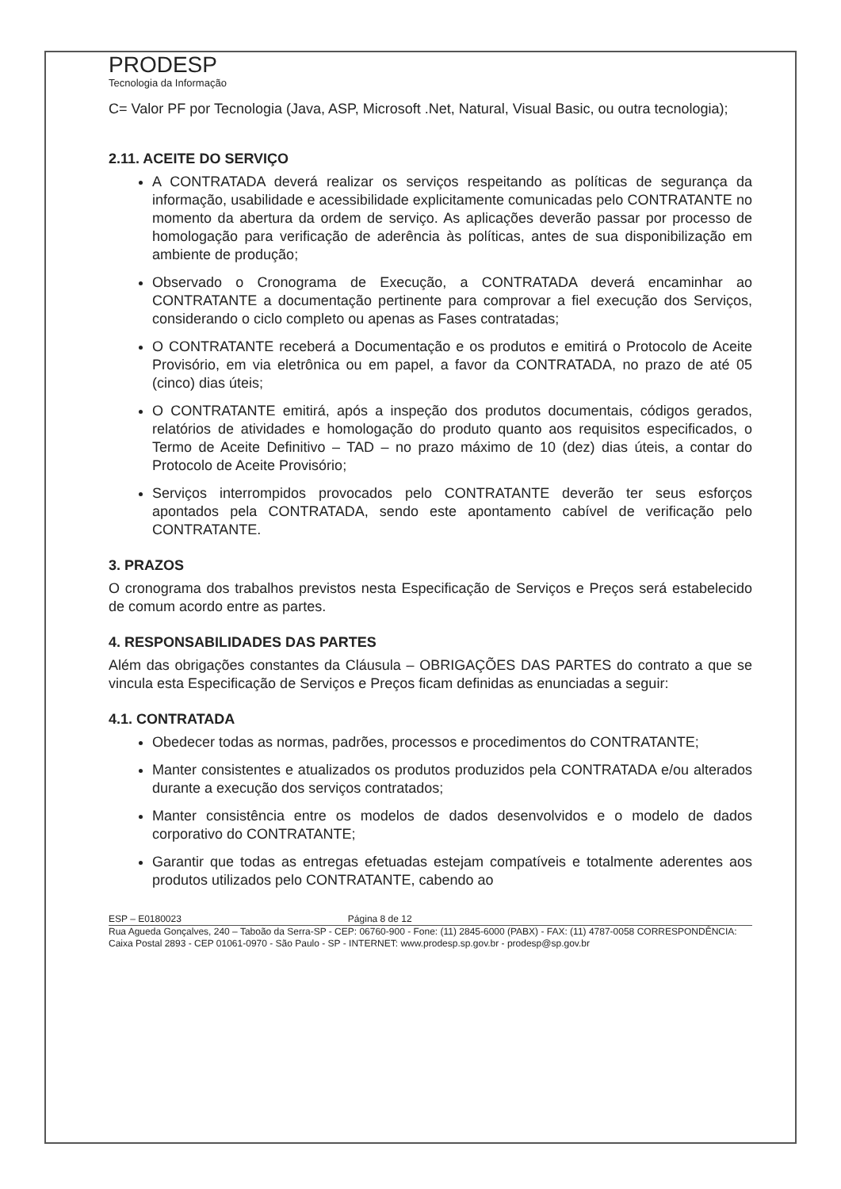PRODESP
Tecnologia da Informação
C= Valor PF por Tecnologia (Java, ASP, Microsoft .Net, Natural, Visual Basic, ou outra tecnologia);
2.11. ACEITE DO SERVIÇO
A CONTRATADA deverá realizar os serviços respeitando as políticas de segurança da informação, usabilidade e acessibilidade explicitamente comunicadas pelo CONTRATANTE no momento da abertura da ordem de serviço. As aplicações deverão passar por processo de homologação para verificação de aderência às políticas, antes de sua disponibilização em ambiente de produção;
Observado o Cronograma de Execução, a CONTRATADA deverá encaminhar ao CONTRATANTE a documentação pertinente para comprovar a fiel execução dos Serviços, considerando o ciclo completo ou apenas as Fases contratadas;
O CONTRATANTE receberá a Documentação e os produtos e emitirá o Protocolo de Aceite Provisório, em via eletrônica ou em papel, a favor da CONTRATADA, no prazo de até 05 (cinco) dias úteis;
O CONTRATANTE emitirá, após a inspeção dos produtos documentais, códigos gerados, relatórios de atividades e homologação do produto quanto aos requisitos especificados, o Termo de Aceite Definitivo – TAD – no prazo máximo de 10 (dez) dias úteis, a contar do Protocolo de Aceite Provisório;
Serviços interrompidos provocados pelo CONTRATANTE deverão ter seus esforços apontados pela CONTRATADA, sendo este apontamento cabível de verificação pelo CONTRATANTE.
3. PRAZOS
O cronograma dos trabalhos previstos nesta Especificação de Serviços e Preços será estabelecido de comum acordo entre as partes.
4. RESPONSABILIDADES DAS PARTES
Além das obrigações constantes da Cláusula – OBRIGAÇÕES DAS PARTES do contrato a que se vincula esta Especificação de Serviços e Preços ficam definidas as enunciadas a seguir:
4.1. CONTRATADA
Obedecer todas as normas, padrões, processos e procedimentos do CONTRATANTE;
Manter consistentes e atualizados os produtos produzidos pela CONTRATADA e/ou alterados durante a execução dos serviços contratados;
Manter consistência entre os modelos de dados desenvolvidos e o modelo de dados corporativo do CONTRATANTE;
Garantir que todas as entregas efetuadas estejam compatíveis e totalmente aderentes aos produtos utilizados pelo CONTRATANTE, cabendo ao
ESP – E0180023 Página 8 de 12
Rua Agueda Gonçalves, 240 – Taboão da Serra-SP - CEP: 06760-900 - Fone: (11) 2845-6000 (PABX) - FAX: (11) 4787-0058 CORRESPONDÊNCIA: Caixa Postal 2893 - CEP 01061-0970 - São Paulo - SP - INTERNET: www.prodesp.sp.gov.br - prodesp@sp.gov.br